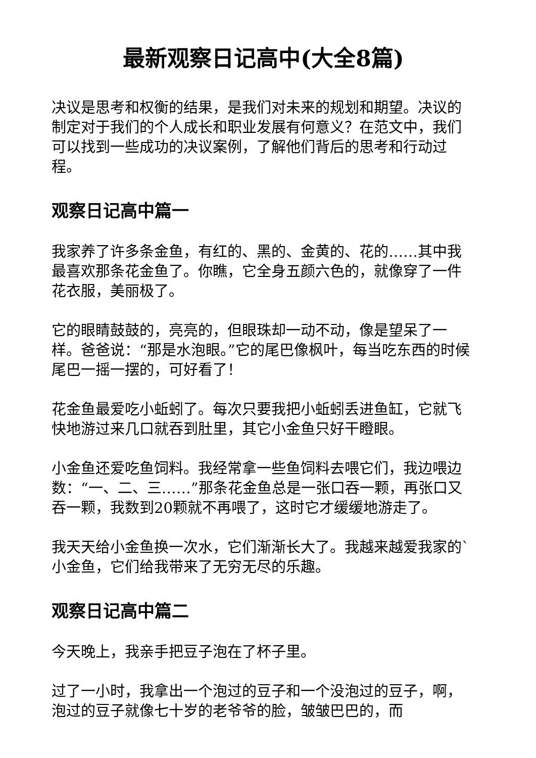最新观察日记高中(大全8篇)
决议是思考和权衡的结果，是我们对未来的规划和期望。决议的制定对于我们的个人成长和职业发展有何意义？在范文中，我们可以找到一些成功的决议案例，了解他们背后的思考和行动过程。
观察日记高中篇一
我家养了许多条金鱼，有红的、黑的、金黄的、花的……其中我最喜欢那条花金鱼了。你瞧，它全身五颜六色的，就像穿了一件花衣服，美丽极了。
它的眼睛鼓鼓的，亮亮的，但眼珠却一动不动，像是望呆了一样。爸爸说：“那是水泡眼。”它的尾巴像枫叶，每当吃东西的时候尾巴一摇一摆的，可好看了！
花金鱼最爱吃小蚯蚓了。每次只要我把小蚯蚓丢进鱼缸，它就飞快地游过来几口就吞到肚里，其它小金鱼只好干瞪眼。
小金鱼还爱吃鱼饲料。我经常拿一些鱼饲料去喂它们，我边喂边数：“一、二、三……”那条花金鱼总是一张口吞一颗，再张口又吞一颗，我数到20颗就不再喂了，这时它才缓缓地游走了。
我天天给小金鱼换一次水，它们渐渐长大了。我越来越爱我家的`小金鱼，它们给我带来了无穷无尽的乐趣。
观察日记高中篇二
今天晚上，我亲手把豆子泡在了杯子里。
过了一小时，我拿出一个泡过的豆子和一个没泡过的豆子，啊，泡过的豆子就像七十岁的老爷爷的脸，皱皱巴巴的，而